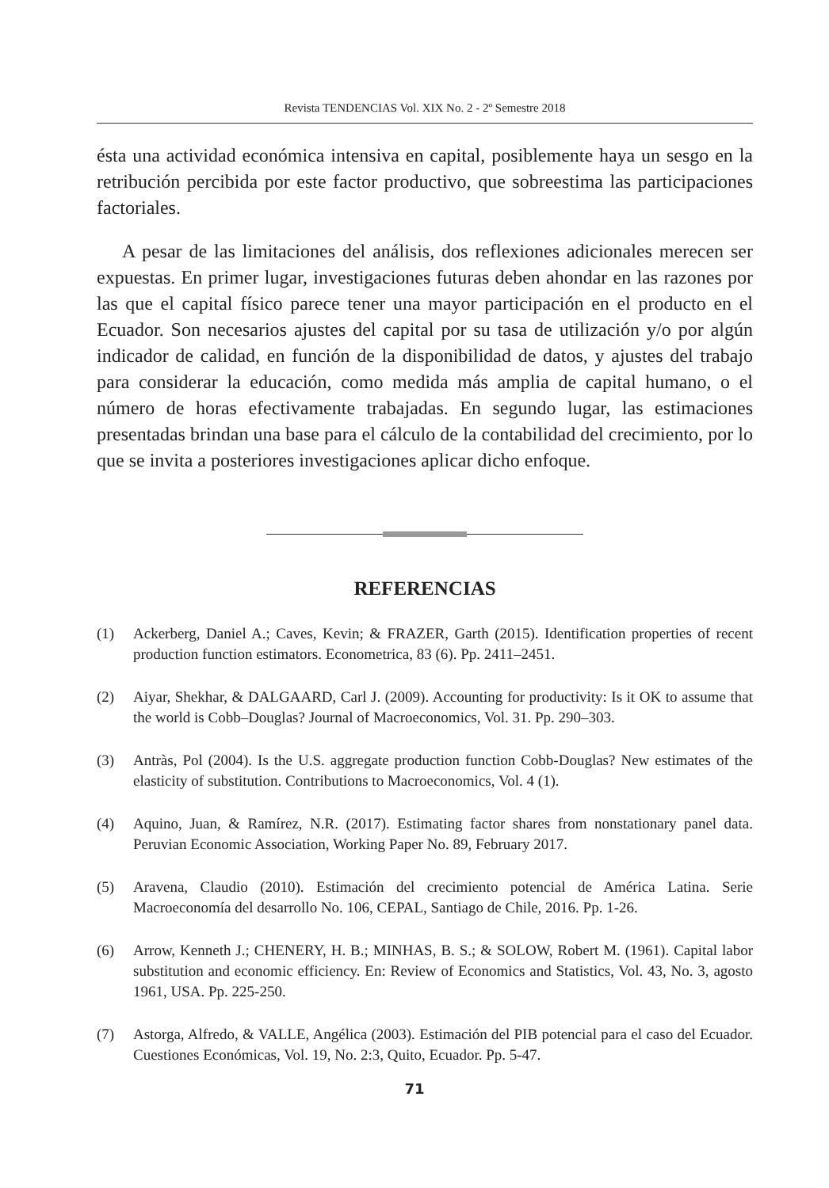Revista TENDENCIAS Vol. XIX No. 2 - 2º Semestre 2018
ésta una actividad económica intensiva en capital, posiblemente haya un sesgo en la retribución percibida por este factor productivo, que sobreestima las participaciones factoriales.
A pesar de las limitaciones del análisis, dos reflexiones adicionales merecen ser expuestas. En primer lugar, investigaciones futuras deben ahondar en las razones por las que el capital físico parece tener una mayor participación en el producto en el Ecuador. Son necesarios ajustes del capital por su tasa de utilización y/o por algún indicador de calidad, en función de la disponibilidad de datos, y ajustes del trabajo para considerar la educación, como medida más amplia de capital humano, o el número de horas efectivamente trabajadas. En segundo lugar, las estimaciones presentadas brindan una base para el cálculo de la contabilidad del crecimiento, por lo que se invita a posteriores investigaciones aplicar dicho enfoque.
REFERENCIAS
(1) Ackerberg, Daniel A.; Caves, Kevin; & FRAZER, Garth (2015). Identification properties of recent production function estimators. Econometrica, 83 (6). Pp. 2411–2451.
(2) Aiyar, Shekhar, & DALGAARD, Carl J. (2009). Accounting for productivity: Is it OK to assume that the world is Cobb–Douglas? Journal of Macroeconomics, Vol. 31. Pp. 290–303.
(3) Antràs, Pol (2004). Is the U.S. aggregate production function Cobb-Douglas? New estimates of the elasticity of substitution. Contributions to Macroeconomics, Vol. 4 (1).
(4) Aquino, Juan, & Ramírez, N.R. (2017). Estimating factor shares from nonstationary panel data. Peruvian Economic Association, Working Paper No. 89, February 2017.
(5) Aravena, Claudio (2010). Estimación del crecimiento potencial de América Latina. Serie Macroeconomía del desarrollo No. 106, CEPAL, Santiago de Chile, 2016. Pp. 1-26.
(6) Arrow, Kenneth J.; CHENERY, H. B.; MINHAS, B. S.; & SOLOW, Robert M. (1961). Capital labor substitution and economic efficiency. En: Review of Economics and Statistics, Vol. 43, No. 3, agosto 1961, USA. Pp. 225-250.
(7) Astorga, Alfredo, & VALLE, Angélica (2003). Estimación del PIB potencial para el caso del Ecuador. Cuestiones Económicas, Vol. 19, No. 2:3, Quito, Ecuador. Pp. 5-47.
71